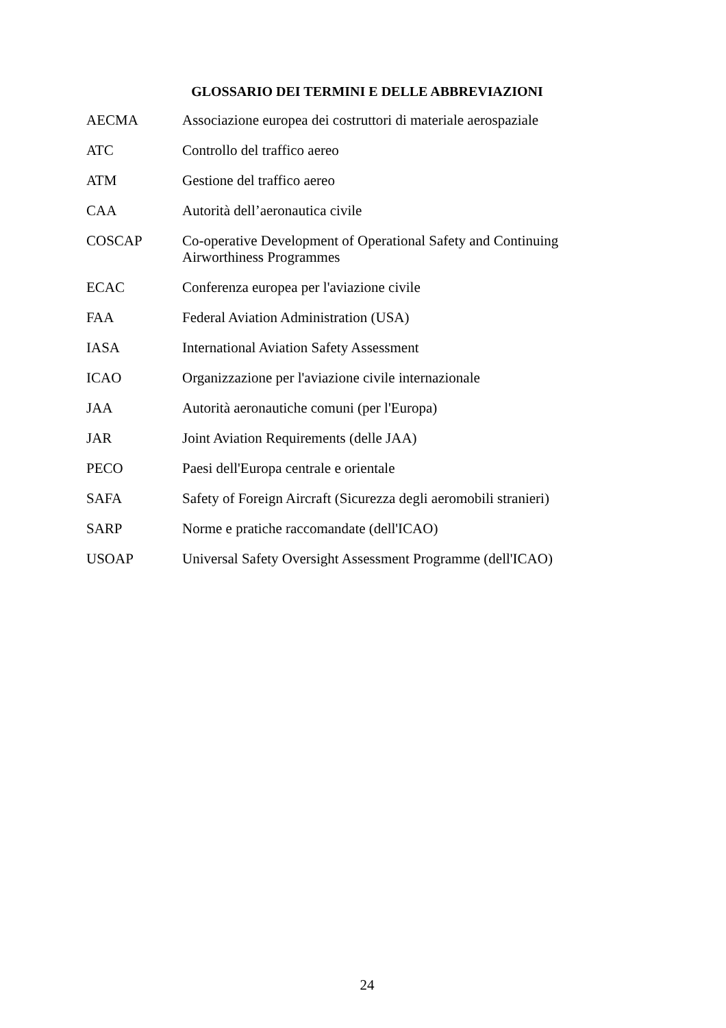GLOSSARIO DEI TERMINI E DELLE ABBREVIAZIONI
| AECMA | Associazione europea dei costruttori di materiale aerospaziale |
| ATC | Controllo del traffico aereo |
| ATM | Gestione del traffico aereo |
| CAA | Autorità dell’aeronautica civile |
| COSCAP | Co-operative Development of Operational Safety and Continuing Airworthiness Programmes |
| ECAC | Conferenza europea per l'aviazione civile |
| FAA | Federal Aviation Administration (USA) |
| IASA | International Aviation Safety Assessment |
| ICAO | Organizzazione per l'aviazione civile internazionale |
| JAA | Autorità aeronautiche comuni (per l'Europa) |
| JAR | Joint Aviation Requirements (delle JAA) |
| PECO | Paesi dell'Europa centrale e orientale |
| SAFA | Safety of Foreign Aircraft (Sicurezza degli aeromobili stranieri) |
| SARP | Norme e pratiche raccomandate (dell'ICAO) |
| USOAP | Universal Safety Oversight Assessment Programme (dell'ICAO) |
24